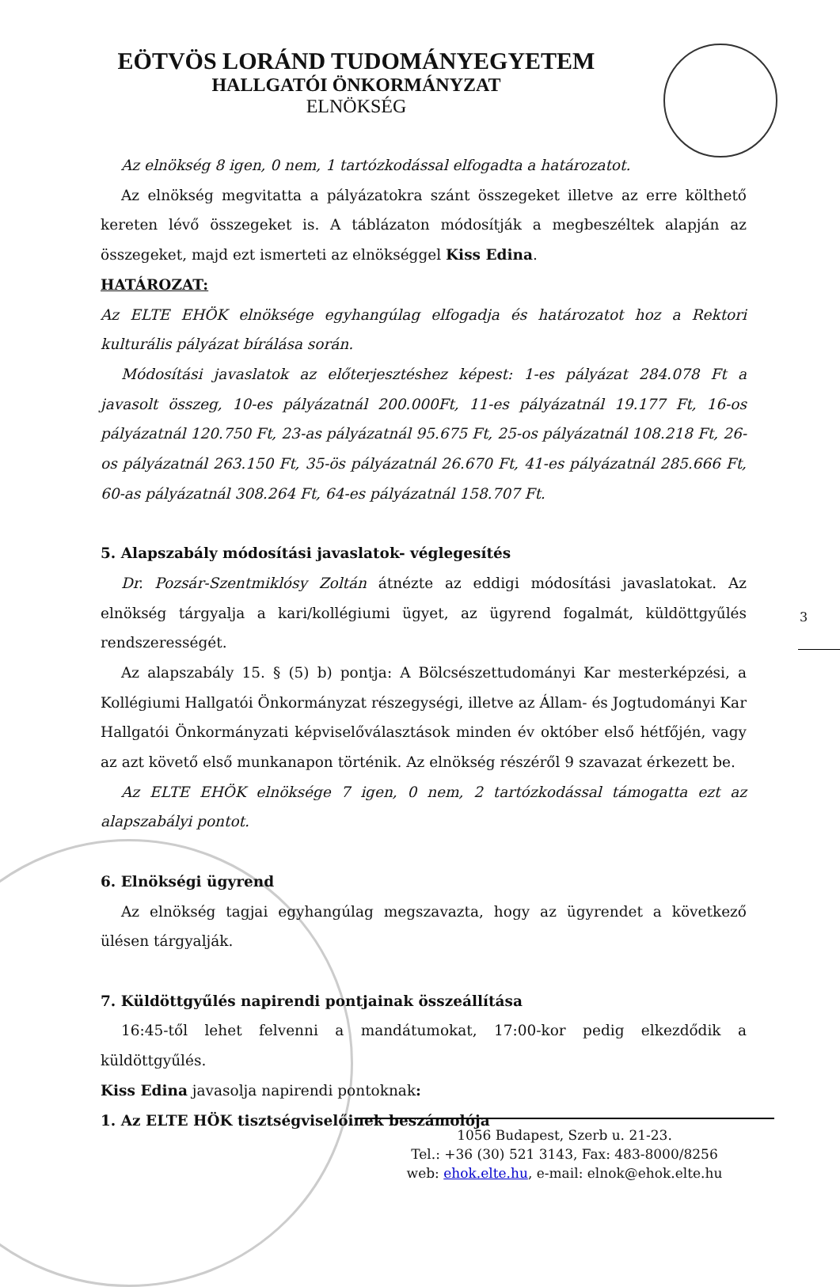EÖTVÖS LORÁND TUDOMÁNYEGYETEM
HALLGATÓI ÖNKORMÁNYZAT
ELNÖKSÉG
Az elnökség 8 igen, 0 nem, 1 tartózkodással elfogadta a határozatot.
Az elnökség megvitatta a pályázatokra szánt összegeket illetve az erre költhető kereten lévő összegeket is. A táblázaton módosítják a megbeszéltek alapján az összegeket, majd ezt ismerteti az elnökséggel Kiss Edina.
HATÁROZAT:
Az ELTE EHÖK elnöksége egyhangúlag elfogadja és határozatot hoz a Rektori kulturális pályázat bírálása során.
Módosítási javaslatok az előterjesztéshez képest: 1-es pályázat 284.078 Ft a javasolt összeg, 10-es pályázatnál 200.000Ft, 11-es pályázatnál 19.177 Ft, 16-os pályázatnál 120.750 Ft, 23-as pályázatnál 95.675 Ft, 25-os pályázatnál 108.218 Ft, 26-os pályázatnál 263.150 Ft, 35-ös pályázatnál 26.670 Ft, 41-es pályázatnál 285.666 Ft, 60-as pályázatnál 308.264 Ft, 64-es pályázatnál 158.707 Ft.
5. Alapszabály módosítási javaslatok- véglegesítés
Dr. Pozsár-Szentmiklósy Zoltán átnézte az eddigi módosítási javaslatokat. Az elnökség tárgyalja a kari/kollégiumi ügyet, az ügyrend fogalmát, küldöttgyűlés rendszerességét.
Az alapszabály 15. § (5) b) pontja: A Bölcsészettudományi Kar mesterképzési, a Kollégiumi Hallgatói Önkormányzat részegységi, illetve az Állam- és Jogtudományi Kar Hallgatói Önkormányzati képviselőválasztások minden év október első hétfőjén, vagy az azt követő első munkanapon történik. Az elnökség részéről 9 szavazat érkezett be.
Az ELTE EHÖK elnöksége 7 igen, 0 nem, 2 tartózkodással támogatta ezt az alapszabályi pontot.
6. Elnökségi ügyrend
Az elnökség tagjai egyhangúlag megszavazta, hogy az ügyrendet a következő ülésen tárgyalják.
7. Küldöttgyűlés napirendi pontjainak összeállítása
16:45-től lehet felvenni a mandátumokat, 17:00-kor pedig elkezdődik a küldöttgyűlés.
Kiss Edina javasolja napirendi pontoknak:
1. Az ELTE HÖK tisztségviselőinek beszámolója
3
1056 Budapest, Szerb u. 21-23.
Tel.: +36 (30) 521 3143, Fax: 483-8000/8256
web: ehok.elte.hu, e-mail: elnok@ehok.elte.hu